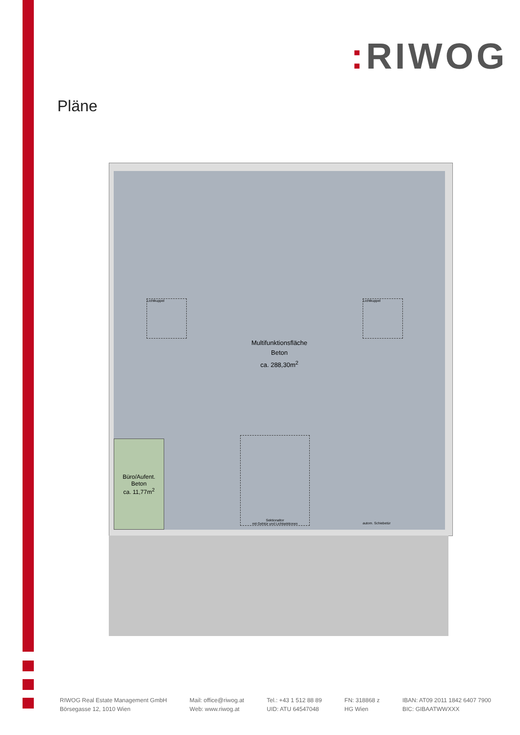: RIWOG
Pläne
Lichtkuppel Lichtkuppel
Multifunktionsfläche
Beton
ca. 288,30m<sup>2</sup>
Büro/Aufent.
Beton
ca. 11,77m<sup>2</sup>
Sektionaltor
mit Gehtür und Lichtsektionen
autom. Schiebetür
RIWOG Real Estate Management GmbH
Börsegasse 12, 1010 Wien
Mail: office@riwog.at
Web: www.riwog.at
Tel.: +43 1 512 88 89
UID: ATU 64547048
FN: 318868 z
HG Wien
IBAN: AT09 2011 1842 6407 7900
BIC: GIBAATWWXXX